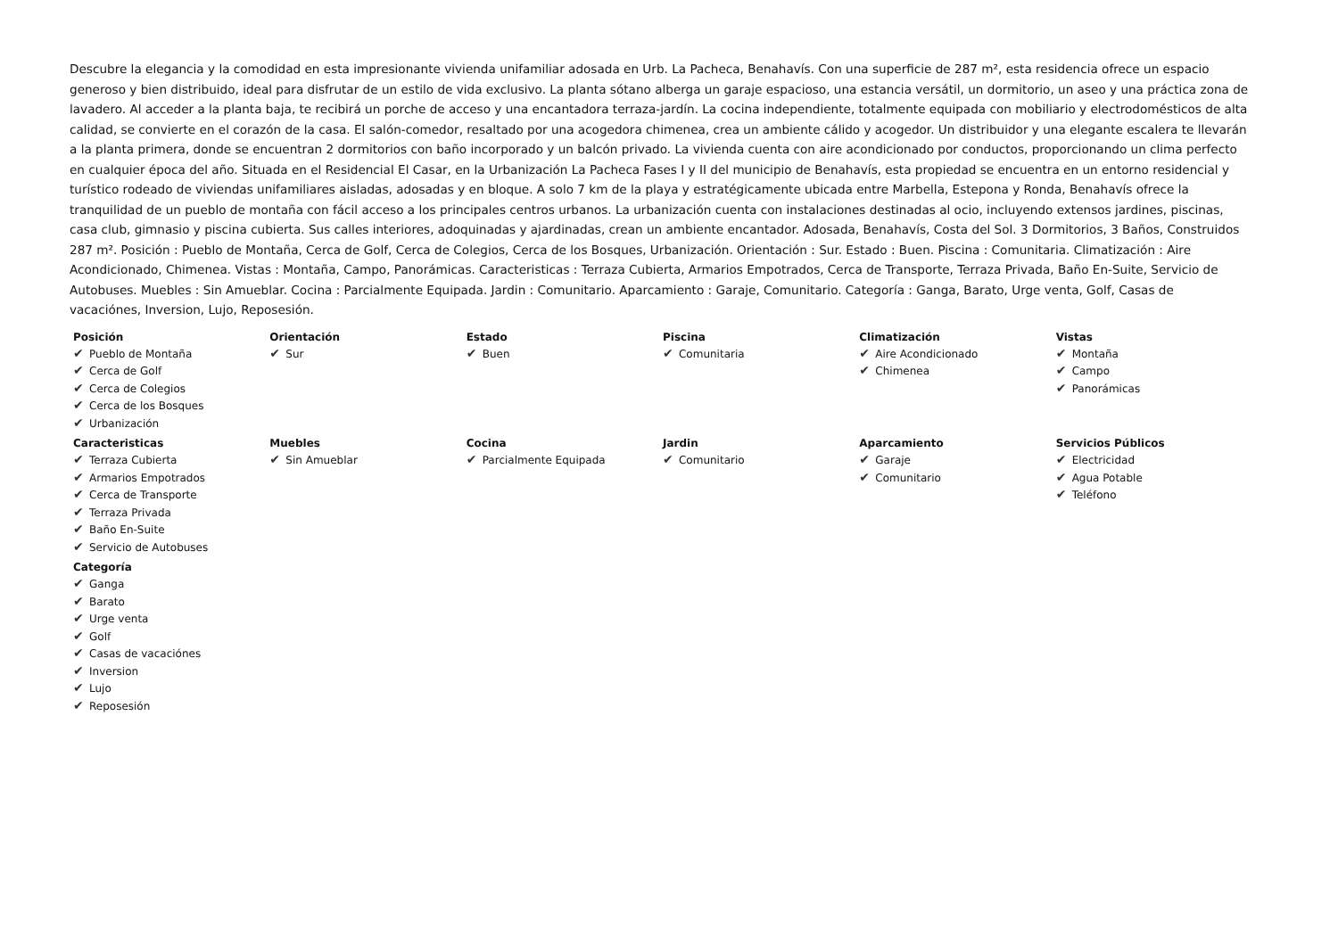Descubre la elegancia y la comodidad en esta impresionante vivienda unifamiliar adosada en Urb. La Pacheca, Benahavís. Con una superficie de 287 m², esta residencia ofrece un espacio generoso y bien distribuido, ideal para disfrutar de un estilo de vida exclusivo. La planta sótano alberga un garaje espacioso, una estancia versátil, un dormitorio, un aseo y una práctica zona de lavadero. Al acceder a la planta baja, te recibirá un porche de acceso y una encantadora terraza-jardín. La cocina independiente, totalmente equipada con mobiliario y electrodomésticos de alta calidad, se convierte en el corazón de la casa. El salón-comedor, resaltado por una acogedora chimenea, crea un ambiente cálido y acogedor. Un distribuidor y una elegante escalera te llevarán a la planta primera, donde se encuentran 2 dormitorios con baño incorporado y un balcón privado. La vivienda cuenta con aire acondicionado por conductos, proporcionando un clima perfecto en cualquier época del año. Situada en el Residencial El Casar, en la Urbanización La Pacheca Fases I y II del municipio de Benahavís, esta propiedad se encuentra en un entorno residencial y turístico rodeado de viviendas unifamiliares aisladas, adosadas y en bloque. A solo 7 km de la playa y estratégicamente ubicada entre Marbella, Estepona y Ronda, Benahavís ofrece la tranquilidad de un pueblo de montaña con fácil acceso a los principales centros urbanos. La urbanización cuenta con instalaciones destinadas al ocio, incluyendo extensos jardines, piscinas, casa club, gimnasio y piscina cubierta. Sus calles interiores, adoquinadas y ajardinadas, crean un ambiente encantador. Adosada, Benahavís, Costa del Sol. 3 Dormitorios, 3 Baños, Construidos 287 m². Posición : Pueblo de Montaña, Cerca de Golf, Cerca de Colegios, Cerca de los Bosques, Urbanización. Orientación : Sur. Estado : Buen. Piscina : Comunitaria. Climatización : Aire Acondicionado, Chimenea. Vistas : Montaña, Campo, Panorámicas. Caracteristicas : Terraza Cubierta, Armarios Empotrados, Cerca de Transporte, Terraza Privada, Baño En-Suite, Servicio de Autobuses. Muebles : Sin Amueblar. Cocina : Parcialmente Equipada. Jardin : Comunitario. Aparcamiento : Garaje, Comunitario. Categoría : Ganga, Barato, Urge venta, Golf, Casas de vacaciónes, Inversion, Lujo, Reposesión.
Posición
✔ Pueblo de Montaña
✔ Cerca de Golf
✔ Cerca de Colegios
✔ Cerca de los Bosques
✔ Urbanización
Orientación
✔ Sur
Estado
✔ Buen
Piscina
✔ Comunitaria
Climatización
✔ Aire Acondicionado
✔ Chimenea
Vistas
✔ Montaña
✔ Campo
✔ Panorámicas
Caracteristicas
✔ Terraza Cubierta
✔ Armarios Empotrados
✔ Cerca de Transporte
✔ Terraza Privada
✔ Baño En-Suite
✔ Servicio de Autobuses
Muebles
✔ Sin Amueblar
Cocina
✔ Parcialmente Equipada
Jardin
✔ Comunitario
Aparcamiento
✔ Garaje
✔ Comunitario
Servicios Públicos
✔ Electricidad
✔ Agua Potable
✔ Teléfono
Categoría
✔ Ganga
✔ Barato
✔ Urge venta
✔ Golf
✔ Casas de vacaciónes
✔ Inversion
✔ Lujo
✔ Reposesión